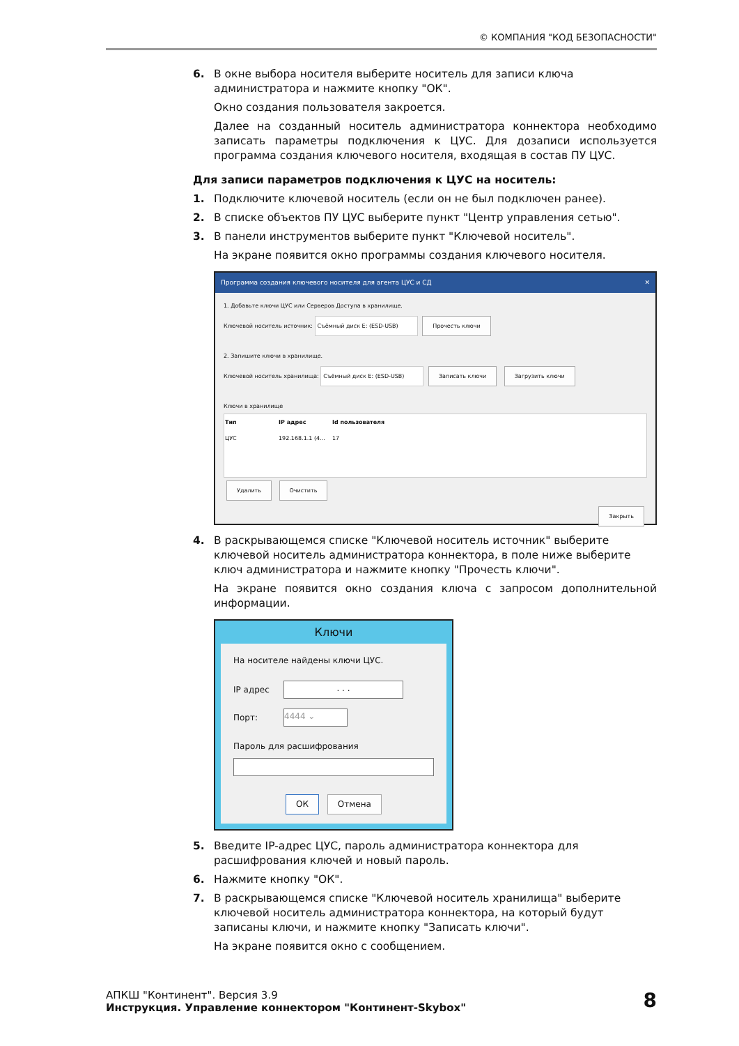© КОМПАНИЯ "КОД БЕЗОПАСНОСТИ"
6. В окне выбора носителя выберите носитель для записи ключа администратора и нажмите кнопку "ОК".
Окно создания пользователя закроется.
Далее на созданный носитель администратора коннектора необходимо записать параметры подключения к ЦУС. Для дозаписи используется программа создания ключевого носителя, входящая в состав ПУ ЦУС.
Для записи параметров подключения к ЦУС на носитель:
1. Подключите ключевой носитель (если он не был подключен ранее).
2. В списке объектов ПУ ЦУС выберите пункт "Центр управления сетью".
3. В панели инструментов выберите пункт "Ключевой носитель".
На экране появится окно программы создания ключевого носителя.
Программа создания ключевого носителя для агента ЦУС и СД ✕
1. Добавьте ключи ЦУС или Серверов Доступа в хранилище.
Ключевой носитель источник: Съёмный диск E: (ESD-USB) Прочесть ключи
2. Запишите ключи в хранилище.
Ключевой носитель хранилища: Съёмный диск E: (ESD-USB) Записать ключи Загрузить ключи
Ключи в хранилище
| Тип | IP адрес | Id пользователя |
| --- | --- | --- |
| ЦУС | 192.168.1.1 (4... | 17 |
Удалить Очистить
Закрыть
4. В раскрывающемся списке "Ключевой носитель источник" выберите ключевой носитель администратора коннектора, в поле ниже выберите ключ администратора и нажмите кнопку "Прочесть ключи".
На экране появится окно создания ключа с запросом дополнительной информации.
Ключи
На носителе найдены ключи ЦУС.
IP адрес
. . .
Порт:
4444 ⌄
Пароль для расшифрования
ОК Отмена
5. Введите IP-адрес ЦУС, пароль администратора коннектора для расшифрования ключей и новый пароль.
6. Нажмите кнопку "ОК".
7. В раскрывающемся списке "Ключевой носитель хранилища" выберите ключевой носитель администратора коннектора, на который будут записаны ключи, и нажмите кнопку "Записать ключи".
На экране появится окно с сообщением.
АПКШ "Континент". Версия 3.9
Инструкция. Управление коннектором "Континент-Skybox"
8